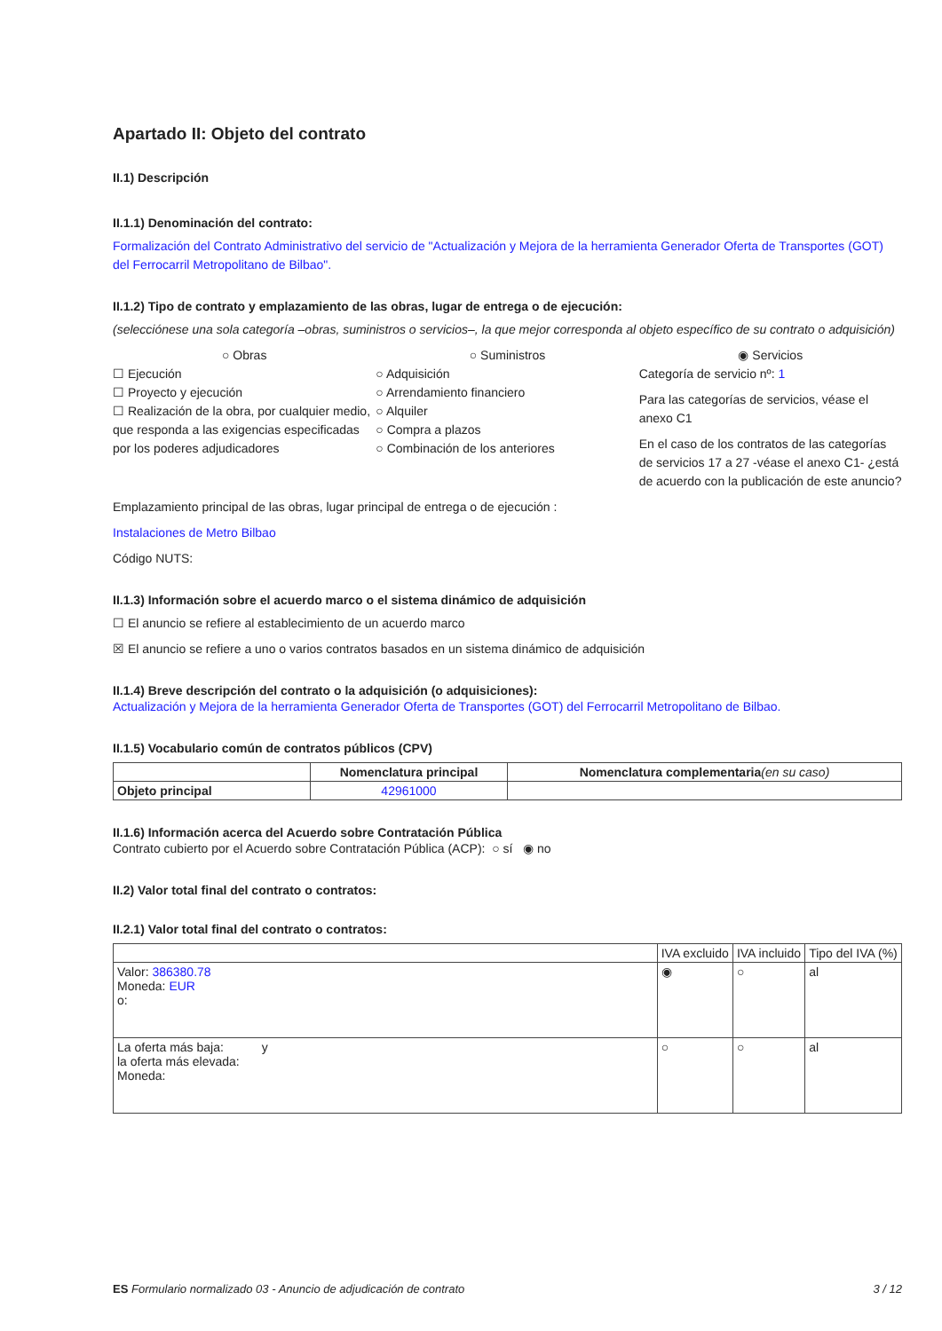Apartado II: Objeto del contrato
II.1) Descripción
II.1.1) Denominación del contrato:
Formalización del Contrato Administrativo del servicio de "Actualización y Mejora de la herramienta Generador Oferta de Transportes (GOT) del Ferrocarril Metropolitano de Bilbao".
II.1.2) Tipo de contrato y emplazamiento de las obras, lugar de entrega o de ejecución:
(selecciónese una sola categoría –obras, suministros o servicios–, la que mejor corresponda al objeto específico de su contrato o adquisición)
○ Obras
☐ Ejecución
☐ Proyecto y ejecución
☐ Realización de la obra, por cualquier medio, que responda a las exigencias especificadas por los poderes adjudicadores
○ Suministros
○ Adquisición
○ Arrendamiento financiero
○ Alquiler
○ Compra a plazos
○ Combinación de los anteriores
◉ Servicios
Categoría de servicio nº: 1
Para las categorías de servicios, véase el anexo C1
En el caso de los contratos de las categorías de servicios 17 a 27 -véase el anexo C1- ¿está de acuerdo con la publicación de este anuncio?
Emplazamiento principal de las obras, lugar principal de entrega o de ejecución :
Instalaciones de Metro Bilbao
Código NUTS:
II.1.3) Información sobre el acuerdo marco o el sistema dinámico de adquisición
☐ El anuncio se refiere al establecimiento de un acuerdo marco
☒ El anuncio se refiere a uno o varios contratos basados en un sistema dinámico de adquisición
II.1.4) Breve descripción del contrato o la adquisición (o adquisiciones):
Actualización y Mejora de la herramienta Generador Oferta de Transportes (GOT) del Ferrocarril Metropolitano de Bilbao.
II.1.5) Vocabulario común de contratos públicos (CPV)
| | Nomenclatura principal | Nomenclatura complementaria (en su caso) |
| --- | --- | --- |
| Objeto principal | 42961000 | |
II.1.6) Información acerca del Acuerdo sobre Contratación Pública
Contrato cubierto por el Acuerdo sobre Contratación Pública (ACP): ○ sí ◉ no
II.2) Valor total final del contrato o contratos:
II.2.1) Valor total final del contrato o contratos:
| | IVA excluido | IVA incluido | Tipo del IVA (%) |
| Valor: 386380.78 Moneda: EUR o: | ◉ | ○ | al |
| La oferta más baja: y la oferta más elevada: Moneda: | ○ | ○ | al |
ES Formulario normalizado 03 - Anuncio de adjudicación de contrato 3 / 12